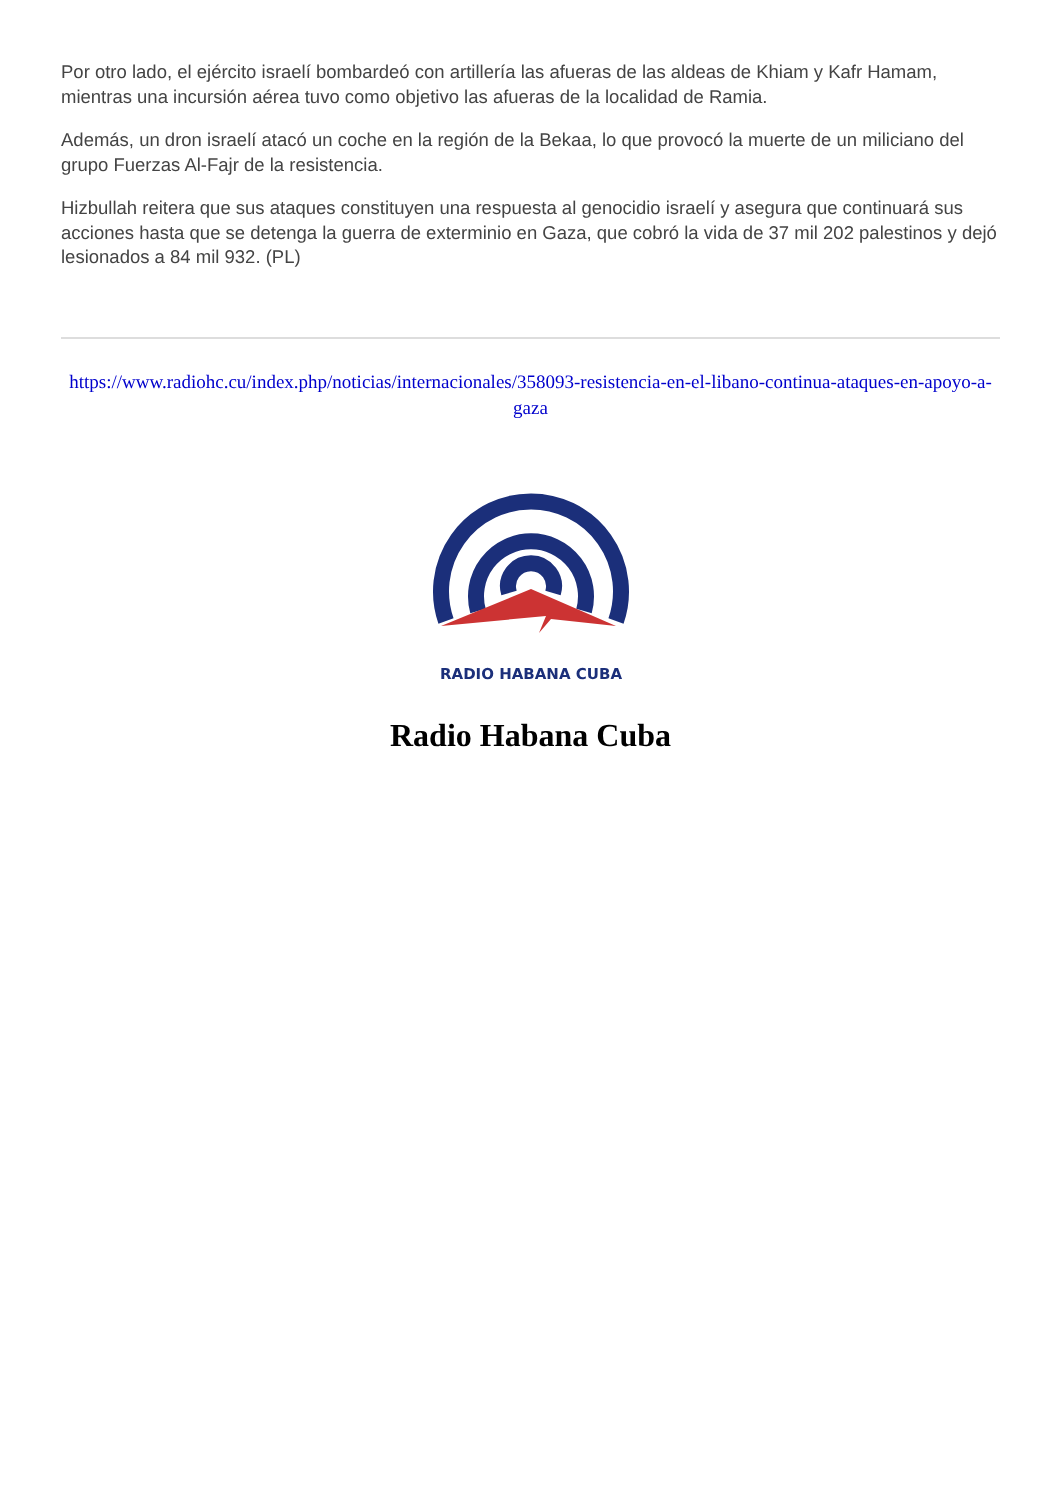Por otro lado, el ejército israelí bombardeó con artillería las afueras de las aldeas de Khiam y Kafr Hamam, mientras una incursión aérea tuvo como objetivo las afueras de la localidad de Ramia.
Además, un dron israelí atacó un coche en la región de la Bekaa, lo que provocó la muerte de un miliciano del grupo Fuerzas Al-Fajr de la resistencia.
Hizbullah reitera que sus ataques constituyen una respuesta al genocidio israelí y asegura que continuará sus acciones hasta que se detenga la guerra de exterminio en Gaza, que cobró la vida de 37 mil 202 palestinos y dejó lesionados a 84 mil 932. (PL)
https://www.radiohc.cu/index.php/noticias/internacionales/358093-resistencia-en-el-libano-continua-ataques-en-apoyo-a-gaza
RADIO HABANA CUBA
Radio Habana Cuba